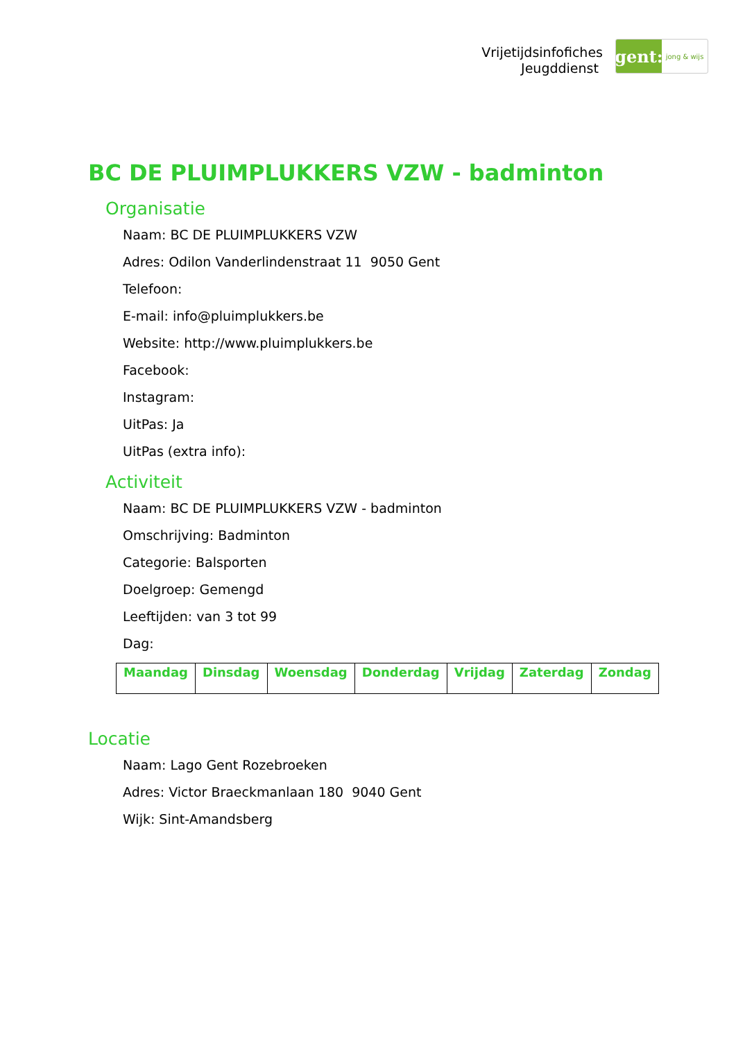Vrijetijdsinfofiches
Jeugddienst
gent:
jong & wijs
BC DE PLUIMPLUKKERS VZW - badminton
Organisatie
Naam: BC DE PLUIMPLUKKERS VZW
Adres: Odilon Vanderlindenstraat 11 9050 Gent
Telefoon:
E-mail: info@pluimplukkers.be
Website: http://www.pluimplukkers.be
Facebook:
Instagram:
UitPas: Ja
UitPas (extra info):
Activiteit
Naam: BC DE PLUIMPLUKKERS VZW - badminton
Omschrijving: Badminton
Categorie: Balsporten
Doelgroep: Gemengd
Leeftijden: van 3 tot 99
Dag:
| Maandag | Dinsdag | Woensdag | Donderdag | Vrijdag | Zaterdag | Zondag |
| --- | --- | --- | --- | --- | --- | --- |
Locatie
Naam: Lago Gent Rozebroeken
Adres: Victor Braeckmanlaan 180 9040 Gent
Wijk: Sint-Amandsberg